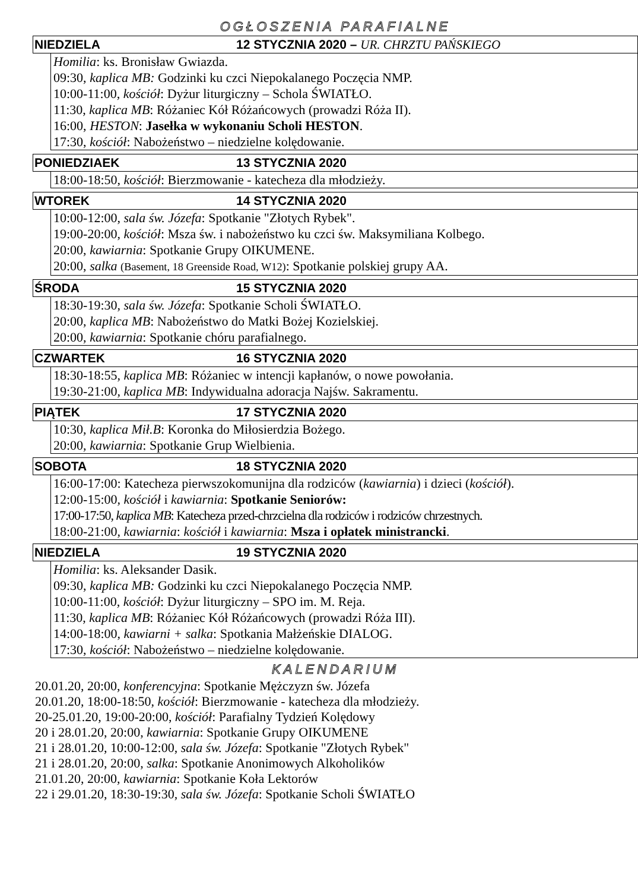OGŁOSZENIA PARAFIALNE
NIEDZIELA 12 STYCZNIA 2020 – UR. CHRZTU PAŃSKIEGO
Homilia: ks. Bronisław Gwiazda.
09:30, kaplica MB: Godzinki ku czci Niepokalanego Poczęcia NMP.
10:00-11:00, kościół: Dyżur liturgiczny – Schola ŚWIATŁO.
11:30, kaplica MB: Różaniec Kół Różańcowych (prowadzi Róża II).
16:00, HESTON: Jasełka w wykonaniu Scholi HESTON.
17:30, kościół: Nabożeństwo – niedzielne kolędowanie.
PONIEDZIAEK 13 STYCZNIA 2020
18:00-18:50, kościół: Bierzmowanie - katecheza dla młodzieży.
WTOREK 14 STYCZNIA 2020
10:00-12:00, sala św. Józefa: Spotkanie "Złotych Rybek".
19:00-20:00, kościół: Msza św. i nabożeństwo ku czci św. Maksymiliana Kolbego.
20:00, kawiarnia: Spotkanie Grupy OIKUMENE.
20:00, salka (Basement, 18 Greenside Road, W12): Spotkanie polskiej grupy AA.
ŚRODA 15 STYCZNIA 2020
18:30-19:30, sala św. Józefa: Spotkanie Scholi ŚWIATŁO.
20:00, kaplica MB: Nabożeństwo do Matki Bożej Kozielskiej.
20:00, kawiarnia: Spotkanie chóru parafialnego.
CZWARTEK 16 STYCZNIA 2020
18:30-18:55, kaplica MB: Różaniec w intencji kapłanów, o nowe powołania.
19:30-21:00, kaplica MB: Indywidualna adoracja Najśw. Sakramentu.
PIĄTEK 17 STYCZNIA 2020
10:30, kaplica Mił.B: Koronka do Miłosierdzia Bożego.
20:00, kawiarnia: Spotkanie Grup Wielbienia.
SOBOTA 18 STYCZNIA 2020
16:00-17:00: Katecheza pierwszokomunijna dla rodziców (kawiarnia) i dzieci (kościół).
12:00-15:00, kościół i kawiarnia: Spotkanie Seniorów:
17:00-17:50, kaplica MB: Katecheza przed-chrzcielna dla rodziców i rodziców chrzestnych.
18:00-21:00, kawiarnia: kościół i kawiarnia: Msza i opłatek ministrancki.
NIEDZIELA 19 STYCZNIA 2020
Homilia: ks. Aleksander Dasik.
09:30, kaplica MB: Godzinki ku czci Niepokalanego Poczęcia NMP.
10:00-11:00, kościół: Dyżur liturgiczny – SPO im. M. Reja.
11:30, kaplica MB: Różaniec Kół Różańcowych (prowadzi Róża III).
14:00-18:00, kawiarni + salka: Spotkania Małżeńskie DIALOG.
17:30, kościół: Nabożeństwo – niedzielne kolędowanie.
KALENDARIUM
20.01.20, 20:00, konferencyjna: Spotkanie Mężczyzn św. Józefa
20.01.20, 18:00-18:50, kościół: Bierzmowanie - katecheza dla młodzieży.
20-25.01.20, 19:00-20:00, kościół: Parafialny Tydzień Kolędowy
20 i 28.01.20, 20:00, kawiarnia: Spotkanie Grupy OIKUMENE
21 i 28.01.20, 10:00-12:00, sala św. Józefa: Spotkanie "Złotych Rybek"
21 i 28.01.20, 20:00, salka: Spotkanie Anonimowych Alkoholików
21.01.20, 20:00, kawiarnia: Spotkanie Koła Lektorów
22 i 29.01.20, 18:30-19:30, sala św. Józefa: Spotkanie Scholi ŚWIATŁO